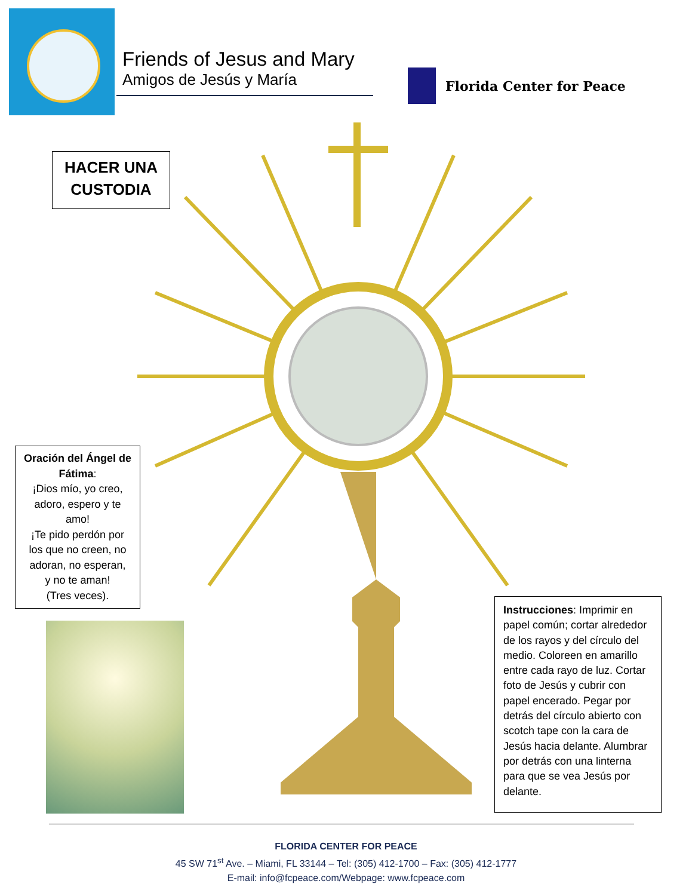Friends of Jesus and Mary
Amigos de Jesús y María
Florida Center for Peace
HACER UNA
CUSTODIA
Oración del Ángel de Fátima:
¡Dios mío, yo creo,
adoro, espero y te
amo!
¡Te pido perdón por
los que no creen, no
adoran, no esperan,
y no te aman!
(Tres veces).
Instrucciones: Imprimir en papel común; cortar alrededor de los rayos y del círculo del medio. Coloreen en amarillo entre cada rayo de luz. Cortar foto de Jesús y cubrir con papel encerado. Pegar por detrás del círculo abierto con scotch tape con la cara de Jesús hacia delante. Alumbrar por detrás con una linterna para que se vea Jesús por delante.
FLORIDA CENTER FOR PEACE
45 SW 71<sup>st</sup> Ave. – Miami, FL 33144 – Tel: (305) 412-1700 – Fax: (305) 412-1777
E-mail: info@fcpeace.com/Webpage: www.fcpeace.com